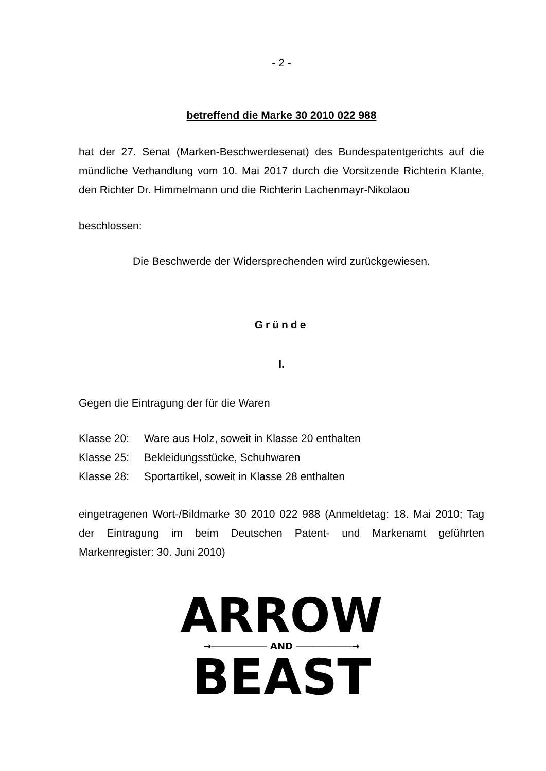- 2 -
betreffend die Marke 30 2010 022 988
hat der 27. Senat (Marken-Beschwerdesenat) des Bundespatentgerichts auf die mündliche Verhandlung vom 10. Mai 2017 durch die Vorsitzende Richterin Klante, den Richter Dr. Himmelmann und die Richterin Lachenmayr-Nikolaou
beschlossen:
Die Beschwerde der Widersprechenden wird zurückgewiesen.
Gründe
I.
Gegen die Eintragung der für die Waren
Klasse 20: Ware aus Holz, soweit in Klasse 20 enthalten
Klasse 25: Bekleidungsstücke, Schuhwaren
Klasse 28: Sportartikel, soweit in Klasse 28 enthalten
eingetragenen Wort-/Bildmarke 30 2010 022 988 (Anmeldetag: 18. Mai 2010; Tag der Eintragung im beim Deutschen Patent- und Markenamt geführten Markenregister: 30. Juni 2010)
ARROW
→────────── AND ──────────→
BEAST